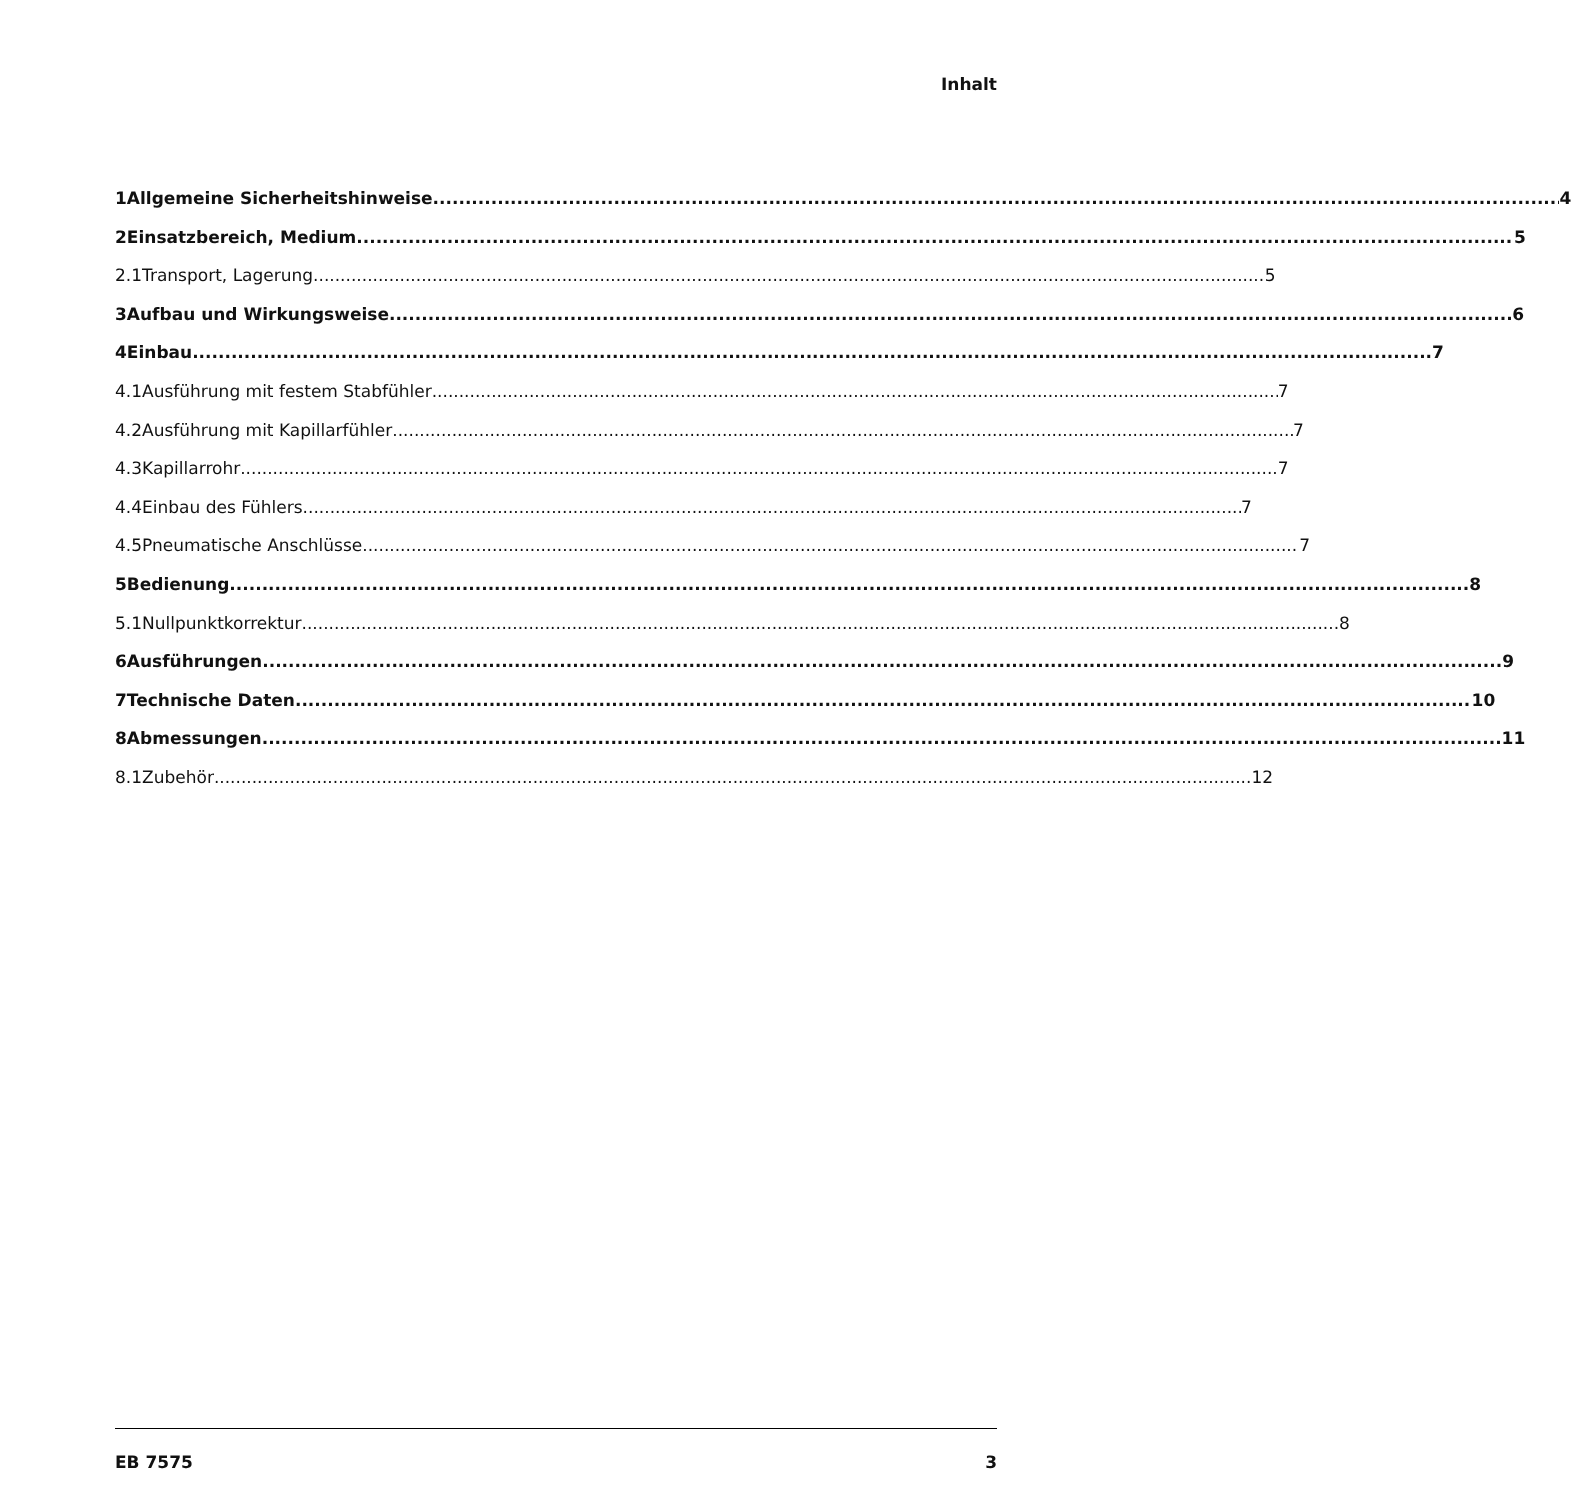Inhalt
1 Allgemeine Sicherheitshinweise 4
2 Einsatzbereich, Medium 5
2.1 Transport, Lagerung 5
3 Aufbau und Wirkungsweise 6
4 Einbau 7
4.1 Ausführung mit festem Stabfühler 7
4.2 Ausführung mit Kapillarfühler 7
4.3 Kapillarrohr 7
4.4 Einbau des Fühlers 7
4.5 Pneumatische Anschlüsse 7
5 Bedienung 8
5.1 Nullpunktkorrektur 8
6 Ausführungen 9
7 Technische Daten 10
8 Abmessungen 11
8.1 Zubehör 12
EB 7575 3